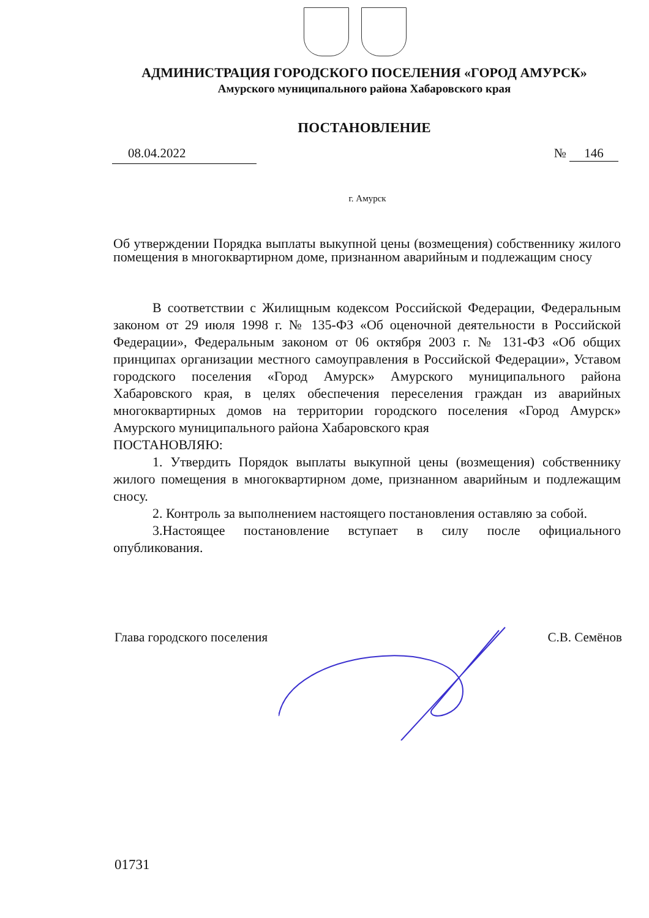АДМИНИСТРАЦИЯ ГОРОДСКОГО ПОСЕЛЕНИЯ «ГОРОД АМУРСК»
Амурского муниципального района Хабаровского края
ПОСТАНОВЛЕНИЕ
08.04.2022 № 146
г. Амурск
Об утверждении Порядка выплаты выкупной цены (возмещения) собственнику жилого помещения в многоквартирном доме, признанном аварийным и подлежащим сносу
В соответствии с Жилищным кодексом Российской Федерации, Федеральным законом от 29 июля 1998 г. № 135-ФЗ «Об оценочной деятельности в Российской Федерации», Федеральным законом от 06 октября 2003 г. № 131-ФЗ «Об общих принципах организации местного самоуправления в Российской Федерации», Уставом городского поселения «Город Амурск» Амурского муниципального района Хабаровского края, в целях обеспечения переселения граждан из аварийных многоквартирных домов на территории городского поселения «Город Амурск» Амурского муниципального района Хабаровского края
ПОСТАНОВЛЯЮ:
1. Утвердить Порядок выплаты выкупной цены (возмещения) собственнику жилого помещения в многоквартирном доме, признанном аварийным и подлежащим сносу.
2. Контроль за выполнением настоящего постановления оставляю за собой.
3.Настоящее постановление вступает в силу после официального опубликования.
Глава городского поселения С.В. Семёнов
01731